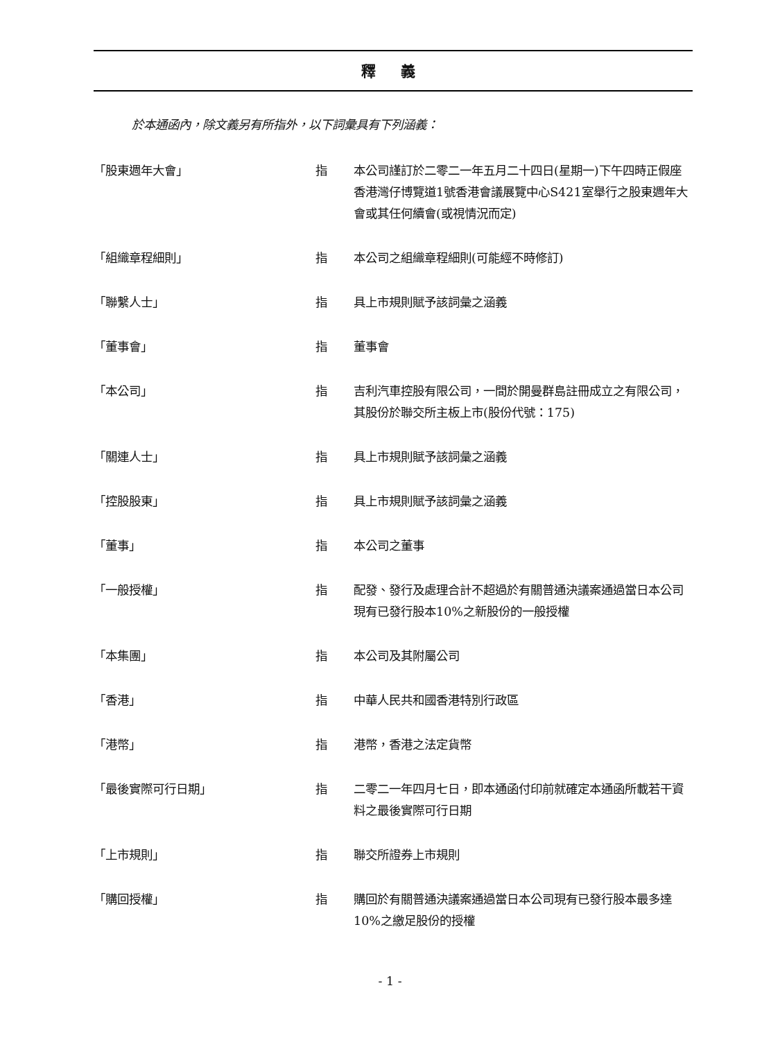釋 義
於本通函內，除文義另有所指外，以下詞彙具有下列涵義：
| 「股東週年大會」 | 指 | 本公司謹訂於二零二一年五月二十四日(星期一)下午四時正假座香港灣仔博覽道1號香港會議展覽中心S421室舉行之股東週年大會或其任何續會(或視情況而定) |
| 「組織章程細則」 | 指 | 本公司之組織章程細則(可能經不時修訂) |
| 「聯繫人士」 | 指 | 具上市規則賦予該詞彙之涵義 |
| 「董事會」 | 指 | 董事會 |
| 「本公司」 | 指 | 吉利汽車控股有限公司，一間於開曼群島註冊成立之有限公司，其股份於聯交所主板上市(股份代號：175) |
| 「關連人士」 | 指 | 具上市規則賦予該詞彙之涵義 |
| 「控股股東」 | 指 | 具上市規則賦予該詞彙之涵義 |
| 「董事」 | 指 | 本公司之董事 |
| 「一般授權」 | 指 | 配發、發行及處理合計不超過於有關普通決議案通過當日本公司現有已發行股本10%之新股份的一般授權 |
| 「本集團」 | 指 | 本公司及其附屬公司 |
| 「香港」 | 指 | 中華人民共和國香港特別行政區 |
| 「港幣」 | 指 | 港幣，香港之法定貨幣 |
| 「最後實際可行日期」 | 指 | 二零二一年四月七日，即本通函付印前就確定本通函所載若干資料之最後實際可行日期 |
| 「上市規則」 | 指 | 聯交所證券上市規則 |
| 「購回授權」 | 指 | 購回於有關普通決議案通過當日本公司現有已發行股本最多達10%之繳足股份的授權 |
- 1 -